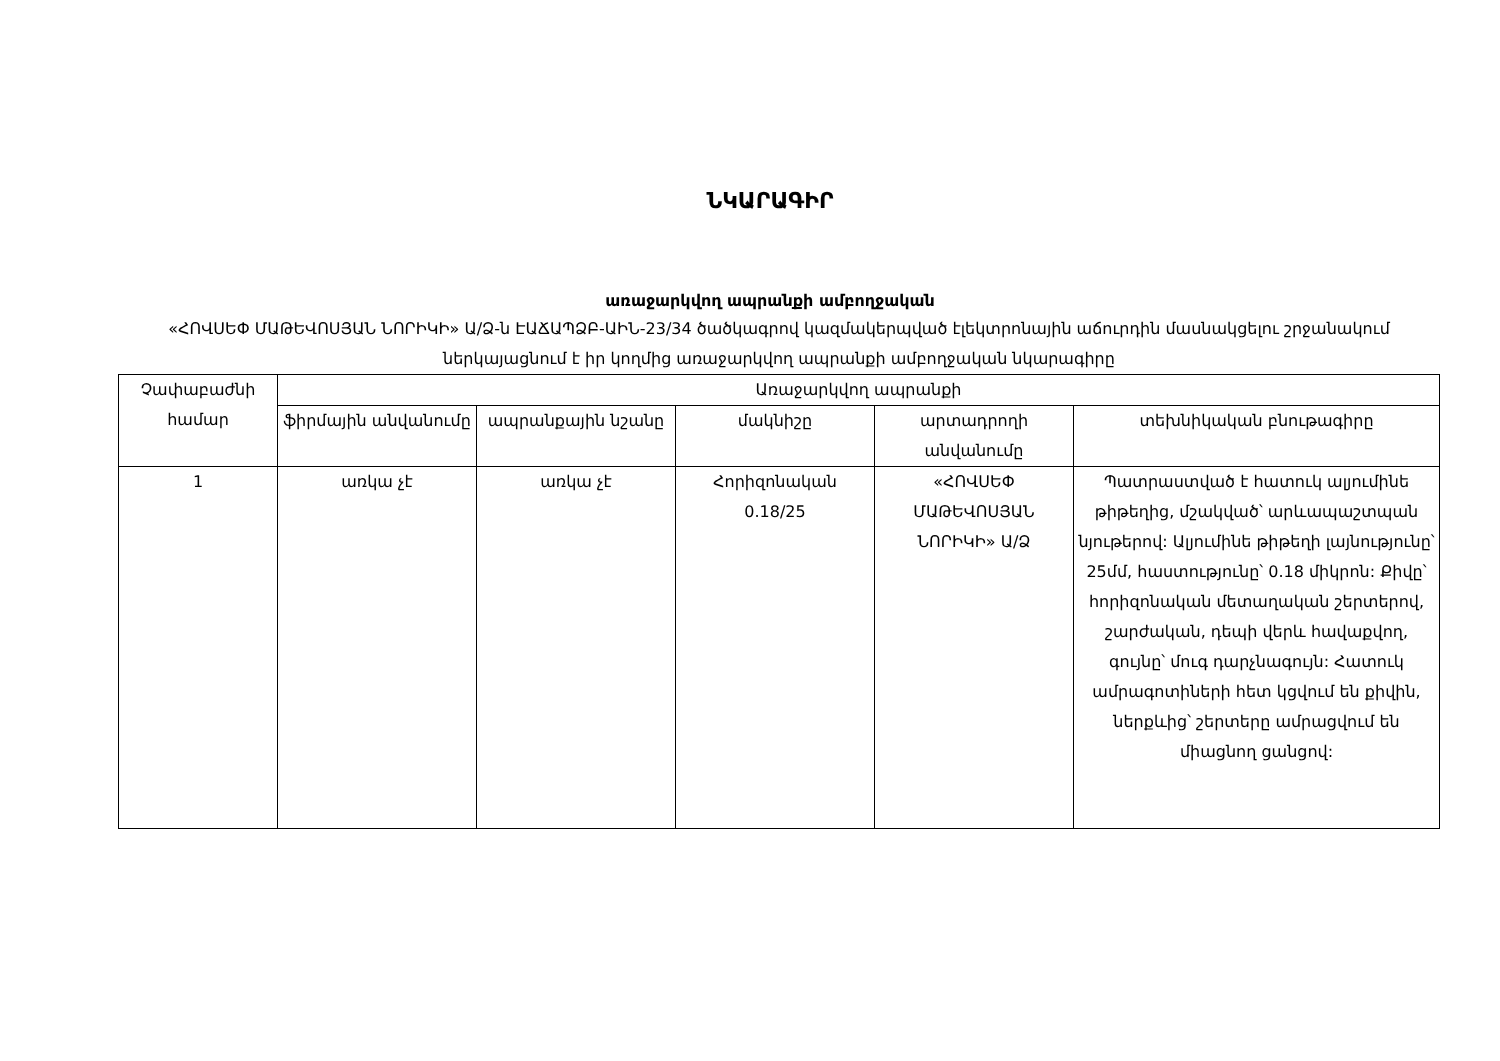ՆԿԱՐԱԳԻՐ
առաջարկվող ապրանքի ամբողջական
«ՀՈՎՍԵՓ ՄԱԹԵՎՈՍՅԱՆ ՆՈՐԻԿԻ» Ա/Ձ-ն ԷԱՃԱՊՁԲ-ԱԻՆ-23/34 ծածկագրով կազմակերպված էլեկտրոնային աճուրդին մասնակցելու շրջանակում ներկայացնում է իր կողմից առաջարկվող ապրանքի ամբողջական նկարագիրը
| Չափաբաժնի համար | Առաջարկվող ապրանքի | | | | |
| --- | --- | --- | --- | --- | --- |
| | ֆիրմային անվանումը | ապրանքային նշանը | մակնիշը | արտադրողի անվանումը | տեխնիկական բնութագիրը |
| 1 | առկա չէ | առկա չէ | Հորիզոնական 0.18/25 | «ՀՈՎՍԵՓ ՄԱԹԵՎՈՍՅԱՆ ՆՈՐԻԿԻ» Ա/Ձ | Պատրաստված է հատուկ ալյումինե թիթեղից, մշակված՝ արևապաշտպան նյութերով: Ալյումինե թիթեղի լայնությունը՝ 25մմ, հաստությունը՝ 0.18 միկրոն: Քիվը՝ հորիզոնական մետաղական շերտերով, շարժական, դեպի վերև հավաքվող, գույնը՝ մուգ դարչնագույն: Հատուկ ամրագոտիների հետ կցվում են քիվին, ներքևից՝ շերտերը ամրացվում են միացնող ցանցով: |